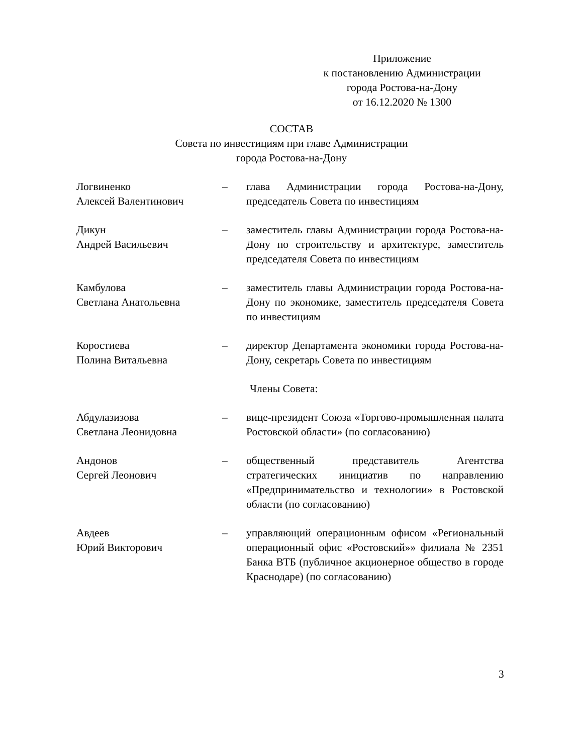Приложение
к постановлению Администрации
города Ростова-на-Дону
от 16.12.2020 № 1300
СОСТАВ
Совета по инвестициям при главе Администрации
города Ростова-на-Дону
Логвиненко
Алексей Валентинович
– глава Администрации города Ростова-на-Дону, председатель Совета по инвестициям
Дикун
Андрей Васильевич
– заместитель главы Администрации города Ростова-на-Дону по строительству и архитектуре, заместитель председателя Совета по инвестициям
Камбулова
Светлана Анатольевна
– заместитель главы Администрации города Ростова-на-Дону по экономике, заместитель председателя Совета по инвестициям
Коростиева
Полина Витальевна
– директор Департамента экономики города Ростова-на-Дону, секретарь Совета по инвестициям
Члены Совета:
Абдулазизова
Светлана Леонидовна
– вице-президент Союза «Торгово-промышленная палата Ростовской области» (по согласованию)
Андонов
Сергей Леонович
– общественный представитель Агентства стратегических инициатив по направлению «Предпринимательство и технологии» в Ростовской области (по согласованию)
Авдеев
Юрий Викторович
– управляющий операционным офисом «Региональный операционный офис «Ростовский»» филиала № 2351 Банка ВТБ (публичное акционерное общество в городе Краснодаре) (по согласованию)
3